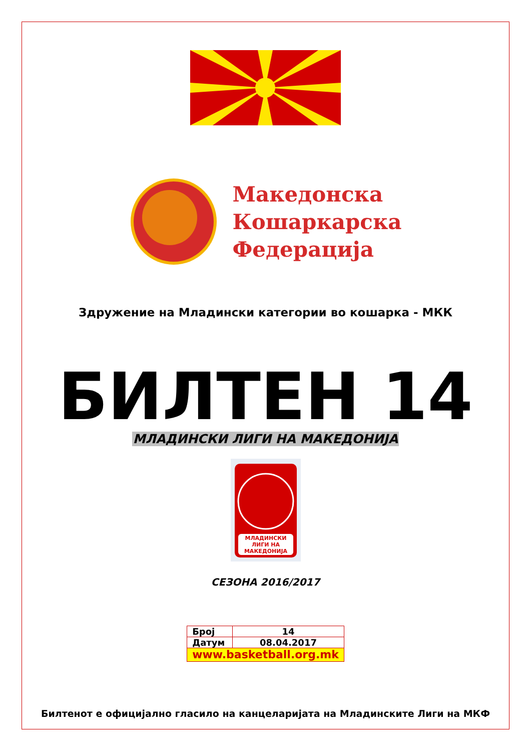Македонска
Кошаркарска
Федерација
Здружение на Младински категории во кошарка - МКК
БИЛТЕН 14
МЛАДИНСКИ ЛИГИ НА МАКЕДОНИЈА
МЛАДИНСКИ
ЛИГИ НА
МАКЕДОНИЈА
СЕЗОНА 2016/2017
| Број | 14 |
| Датум | 08.04.2017 |
| www.basketball.org.mk | |
Билтенот е официјално гласило на канцеларијата на Младинските Лиги на МКФ